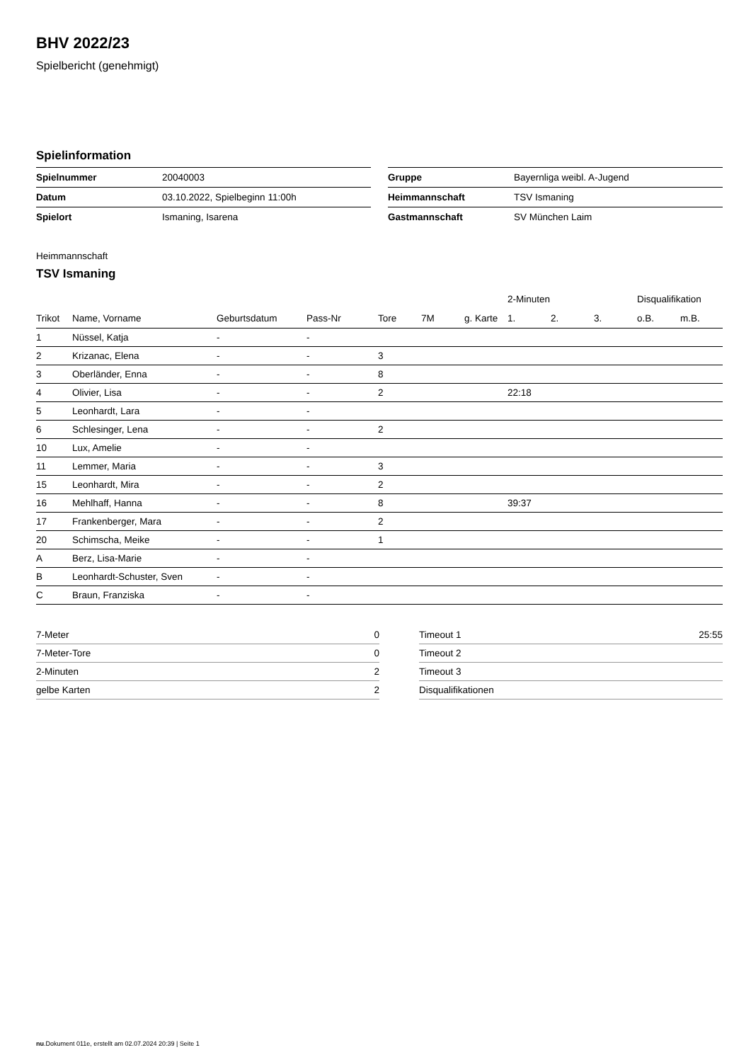BHV 2022/23
Spielbericht (genehmigt)
Spielinformation
| Spielnummer | 20040003 |
| Datum | 03.10.2022, Spielbeginn 11:00h |
| Spielort | Ismaning, Isarena |
| Gruppe | Bayernliga weibl. A-Jugend |
| Heimmannschaft | TSV Ismaning |
| Gastmannschaft | SV München Laim |
Heimmannschaft
TSV Ismaning
| | | | | | | | 2-Minuten | | | Disqualifikation | |
| --- | --- | --- | --- | --- | --- | --- | --- | --- | --- | --- | --- |
| Trikot | Name, Vorname | Geburtsdatum | Pass-Nr | Tore | 7M | g. Karte | 1. | 2. | 3. | o.B. | m.B. |
| 1 | Nüssel, Katja | - | - | | | | | | | | |
| 2 | Krizanac, Elena | - | - | 3 | | | | | | | |
| 3 | Oberländer, Enna | - | - | 8 | | | | | | | |
| 4 | Olivier, Lisa | - | - | 2 | | | 22:18 | | | | |
| 5 | Leonhardt, Lara | - | - | | | | | | | | |
| 6 | Schlesinger, Lena | - | - | 2 | | | | | | | |
| 10 | Lux, Amelie | - | - | | | | | | | | |
| 11 | Lemmer, Maria | - | - | 3 | | | | | | | |
| 15 | Leonhardt, Mira | - | - | 2 | | | | | | | |
| 16 | Mehlhaff, Hanna | - | - | 8 | | | 39:37 | | | | |
| 17 | Frankenberger, Mara | - | - | 2 | | | | | | | |
| 20 | Schimscha, Meike | - | - | 1 | | | | | | | |
| A | Berz, Lisa-Marie | - | - | | | | | | | | |
| B | Leonhardt-Schuster, Sven | - | - | | | | | | | | |
| C | Braun, Franziska | - | - | | | | | | | | |
| 7-Meter | 0 |
| 7-Meter-Tore | 0 |
| 2-Minuten | 2 |
| gelbe Karten | 2 |
| Timeout 1 | 25:55 |
| Timeout 2 | |
| Timeout 3 | |
| Disqualifikationen | |
nu.Dokument 011e, erstellt am 02.07.2024 20:39 | Seite 1